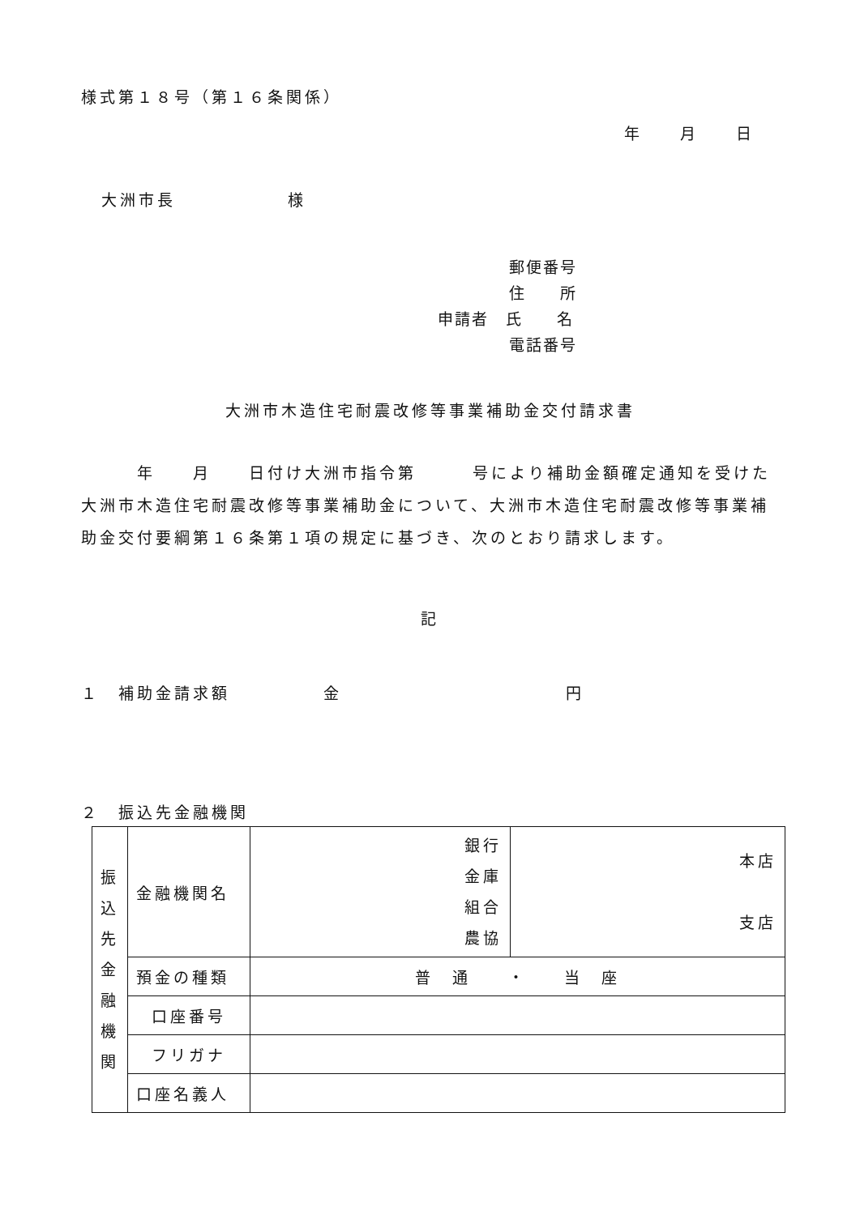様式第１８号（第１６条関係）
年　　月　　日
大洲市長　　　　　　様
郵便番号
住　　所
申請者　氏　　名
電話番号
大洲市木造住宅耐震改修等事業補助金交付請求書
　　　年　　月　　日付け大洲市指令第　　　号により補助金額確定通知を受けた大洲市木造住宅耐震改修等事業補助金について、大洲市木造住宅耐震改修等事業補助金交付要綱第１６条第１項の規定に基づき、次のとおり請求します。
記
１　補助金請求額　　　　　金　　　　　　　　　　　　円
２　振込先金融機関
| 振 込 先 金 融 機 関 | 金融機関名 | 銀行 金庫 組合 農協 | 本店 支店 |
| | 預金の種類 | 普 通 ・ 当 座 | |
| | 口座番号 | | |
| | フリガナ | | |
| | 口座名義人 | | |